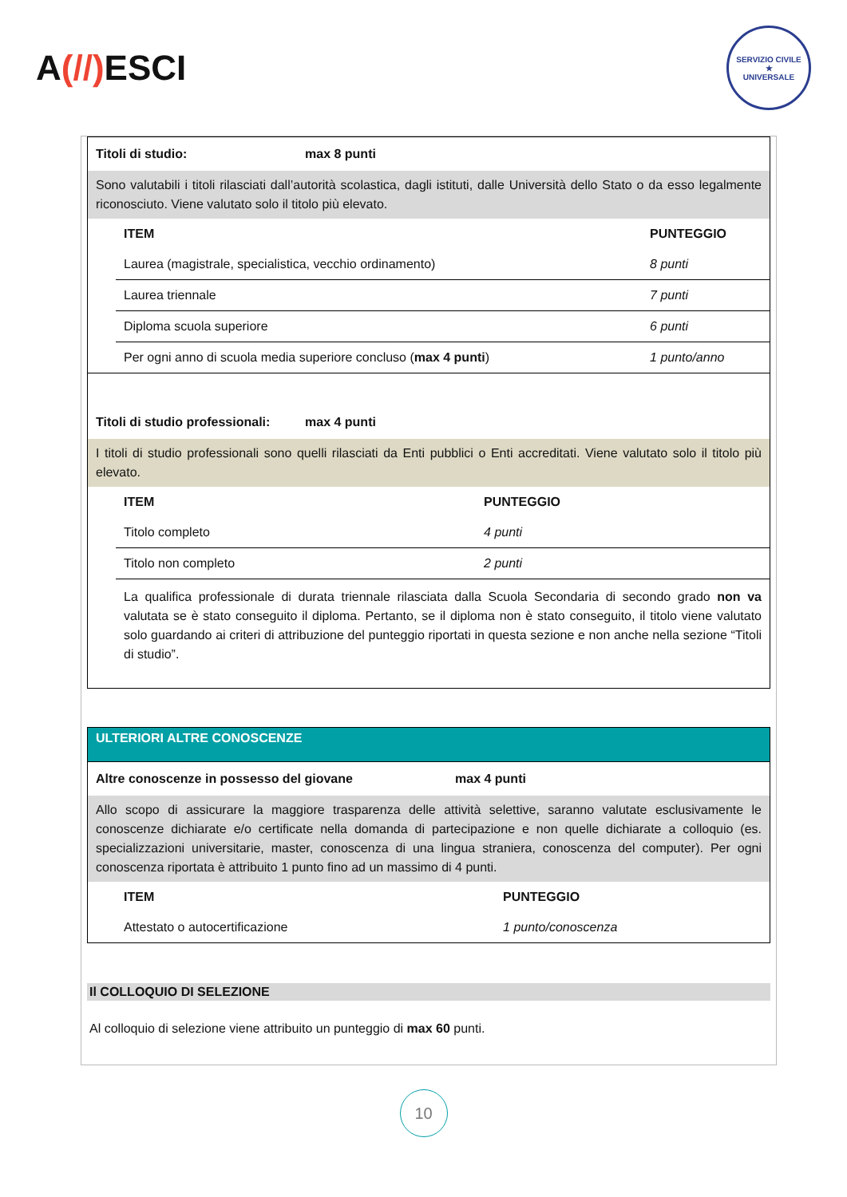A(//) ESCI
SERVIZIO CIVILE
★
UNIVERSALE
Titoli di studio: max 8 punti
Sono valutabili i titoli rilasciati dall’autorità scolastica, dagli istituti, dalle Università dello Stato o da esso legalmente riconosciuto. Viene valutato solo il titolo più elevato.
| ITEM | PUNTEGGIO |
| --- | --- |
| Laurea (magistrale, specialistica, vecchio ordinamento) | 8 punti |
| Laurea triennale | 7 punti |
| Diploma scuola superiore | 6 punti |
| Per ogni anno di scuola media superiore concluso ( max 4 punti ) | 1 punto/anno |
Titoli di studio professionali: max 4 punti
I titoli di studio professionali sono quelli rilasciati da Enti pubblici o Enti accreditati. Viene valutato solo il titolo più elevato.
| ITEM | PUNTEGGIO |
| --- | --- |
| Titolo completo | 4 punti |
| Titolo non completo | 2 punti |
| La qualifica professionale di durata triennale rilasciata dalla Scuola Secondaria di secondo grado non va valutata se è stato conseguito il diploma. Pertanto, se il diploma non è stato conseguito, il titolo viene valutato solo guardando ai criteri di attribuzione del punteggio riportati in questa sezione e non anche nella sezione “Titoli di studio”. | |
ULTERIORI ALTRE CONOSCENZE
Altre conoscenze in possesso del giovane max 4 punti
Allo scopo di assicurare la maggiore trasparenza delle attività selettive, saranno valutate esclusivamente le conoscenze dichiarate e/o certificate nella domanda di partecipazione e non quelle dichiarate a colloquio (es. specializzazioni universitarie, master, conoscenza di una lingua straniera, conoscenza del computer). Per ogni conoscenza riportata è attribuito 1 punto fino ad un massimo di 4 punti.
| ITEM | PUNTEGGIO |
| --- | --- |
| Attestato o autocertificazione | 1 punto/conoscenza |
Il COLLOQUIO DI SELEZIONE
Al colloquio di selezione viene attribuito un punteggio di max 60 punti.
10